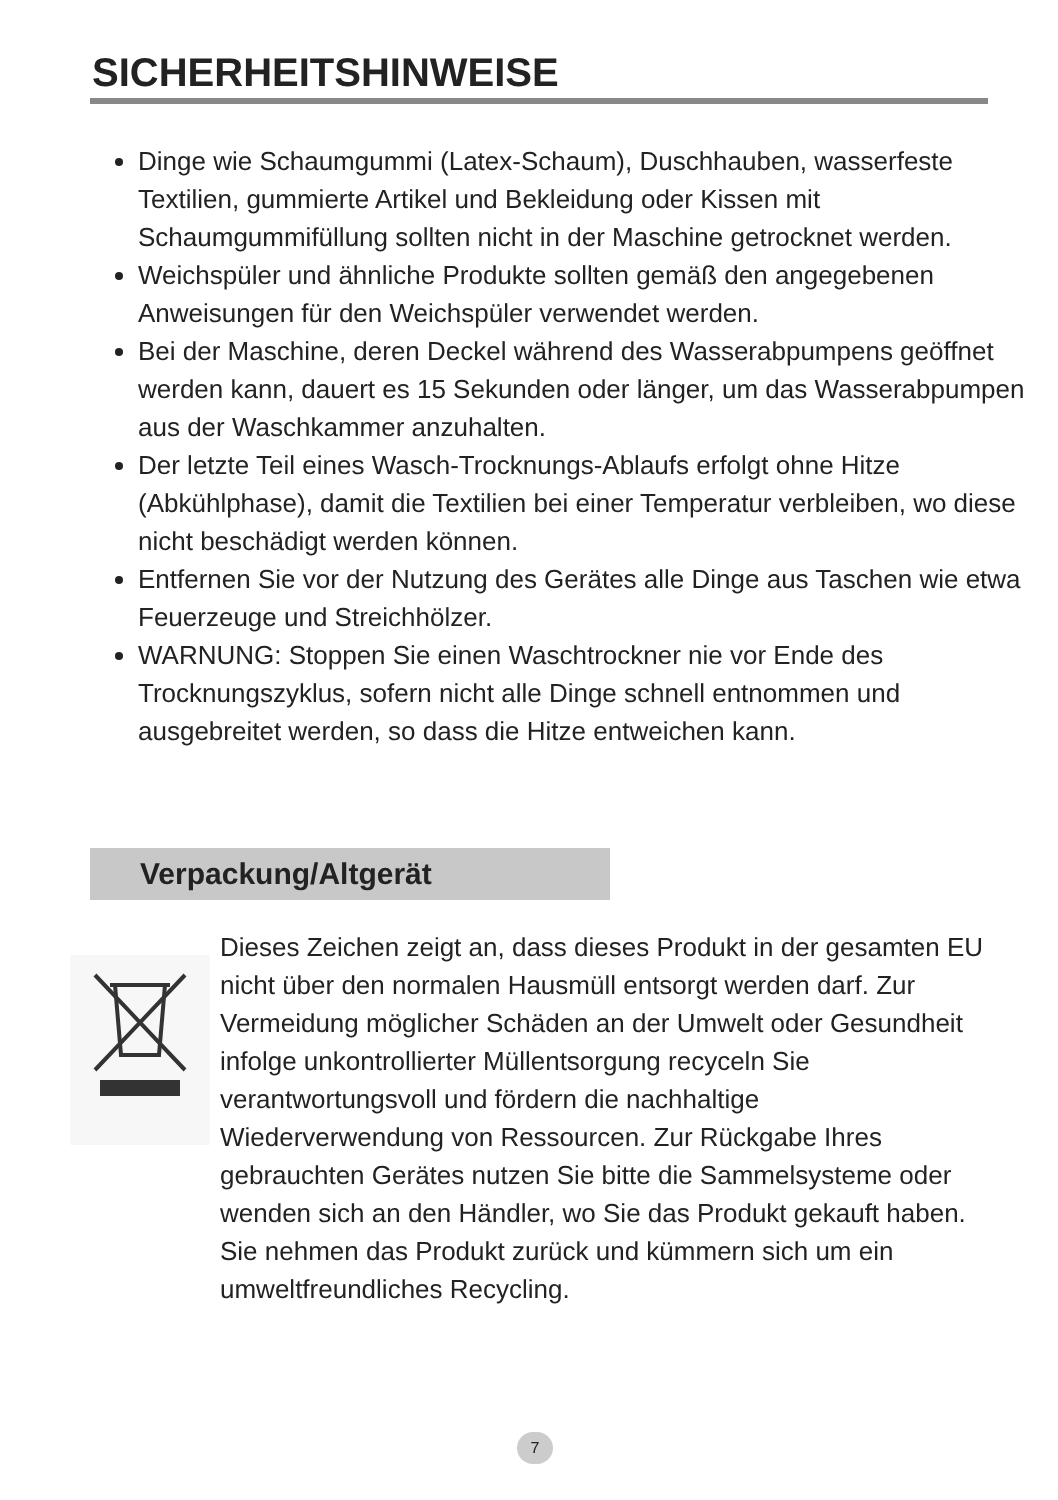SICHERHEITSHINWEISE
Dinge wie Schaumgummi (Latex-Schaum), Duschhauben, wasserfeste Textilien, gummierte Artikel und Bekleidung oder Kissen mit Schaumgummifüllung sollten nicht in der Maschine getrocknet werden.
Weichspüler und ähnliche Produkte sollten gemäß den angegebenen Anweisungen für den Weichspüler verwendet werden.
Bei der Maschine, deren Deckel während des Wasserabpumpens geöffnet werden kann, dauert es 15 Sekunden oder länger, um das Wasserabpumpen aus der Waschkammer anzuhalten.
Der letzte Teil eines Wasch-Trocknungs-Ablaufs erfolgt ohne Hitze (Abkühlphase), damit die Textilien bei einer Temperatur verbleiben, wo diese nicht beschädigt werden können.
Entfernen Sie vor der Nutzung des Gerätes alle Dinge aus Taschen wie etwa Feuerzeuge und Streichhölzer.
WARNUNG: Stoppen Sie einen Waschtrockner nie vor Ende des Trocknungszyklus, sofern nicht alle Dinge schnell entnommen und ausgebreitet werden, so dass die Hitze entweichen kann.
Verpackung/Altgerät
Dieses Zeichen zeigt an, dass dieses Produkt in der gesamten EU nicht über den normalen Hausmüll entsorgt werden darf. Zur Vermeidung möglicher Schäden an der Umwelt oder Gesundheit infolge unkontrollierter Müllentsorgung recyceln Sie verantwortungsvoll und fördern die nachhaltige Wiederverwendung von Ressourcen. Zur Rückgabe Ihres gebrauchten Gerätes nutzen Sie bitte die Sammelsysteme oder wenden sich an den Händler, wo Sie das Produkt gekauft haben. Sie nehmen das Produkt zurück und kümmern sich um ein umweltfreundliches Recycling.
7